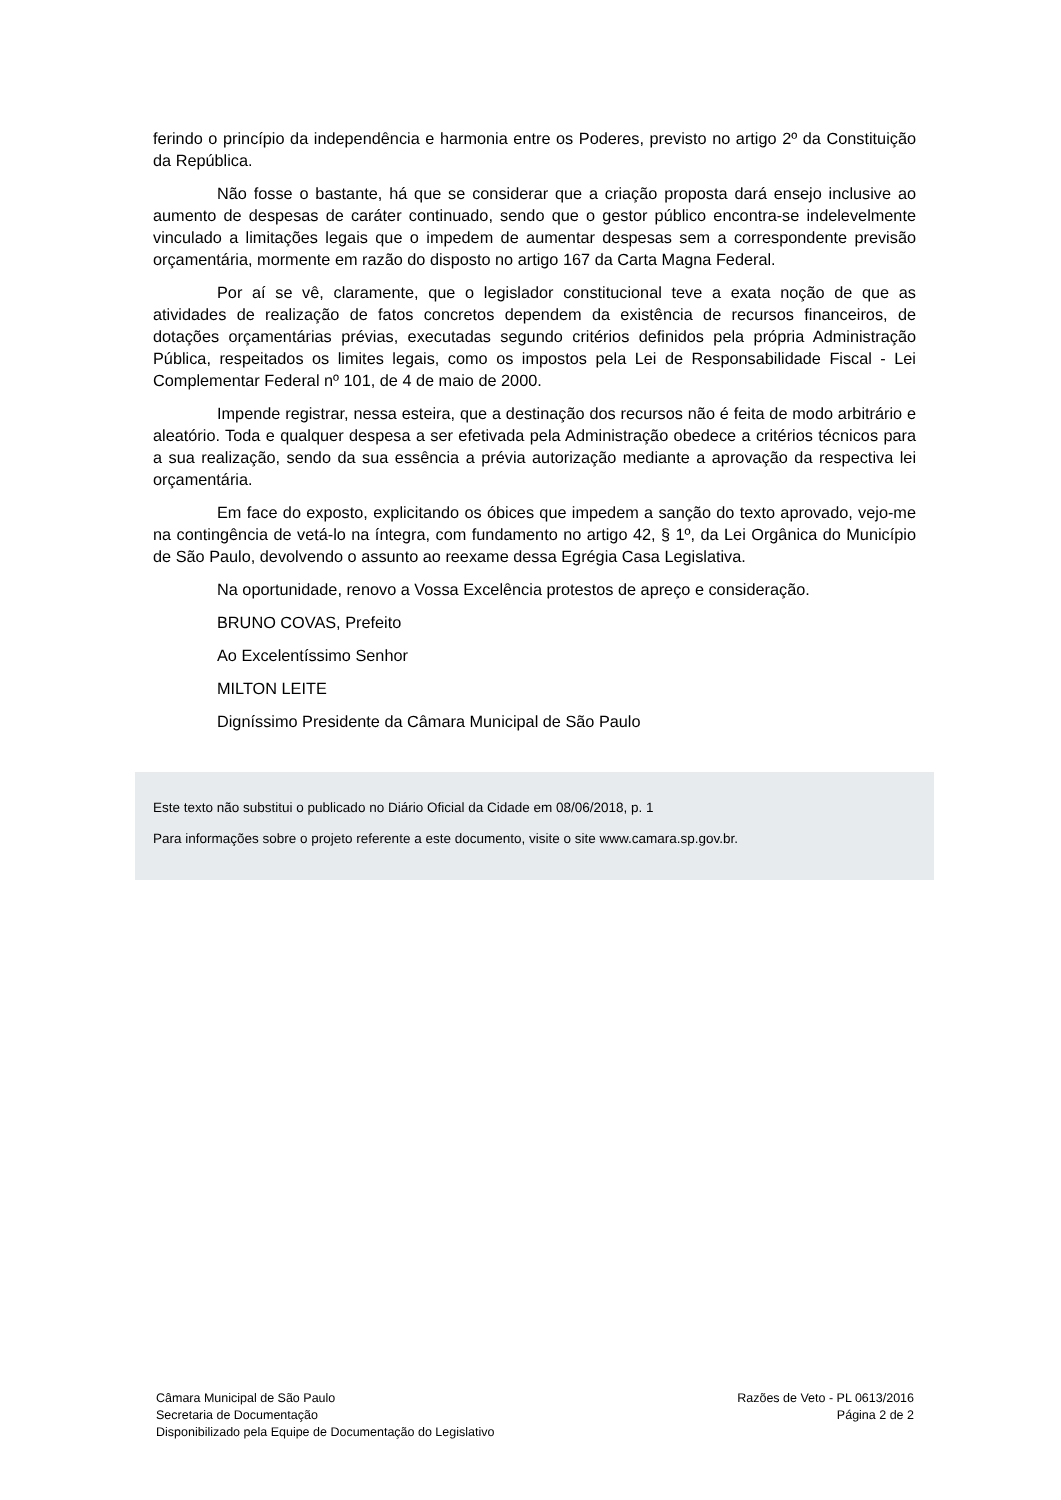ferindo o princípio da independência e harmonia entre os Poderes, previsto no artigo 2º da Constituição da República.
Não fosse o bastante, há que se considerar que a criação proposta dará ensejo inclusive ao aumento de despesas de caráter continuado, sendo que o gestor público encontra-se indelevelmente vinculado a limitações legais que o impedem de aumentar despesas sem a correspondente previsão orçamentária, mormente em razão do disposto no artigo 167 da Carta Magna Federal.
Por aí se vê, claramente, que o legislador constitucional teve a exata noção de que as atividades de realização de fatos concretos dependem da existência de recursos financeiros, de dotações orçamentárias prévias, executadas segundo critérios definidos pela própria Administração Pública, respeitados os limites legais, como os impostos pela Lei de Responsabilidade Fiscal - Lei Complementar Federal nº 101, de 4 de maio de 2000.
Impende registrar, nessa esteira, que a destinação dos recursos não é feita de modo arbitrário e aleatório. Toda e qualquer despesa a ser efetivada pela Administração obedece a critérios técnicos para a sua realização, sendo da sua essência a prévia autorização mediante a aprovação da respectiva lei orçamentária.
Em face do exposto, explicitando os óbices que impedem a sanção do texto aprovado, vejo-me na contingência de vetá-lo na íntegra, com fundamento no artigo 42, § 1º, da Lei Orgânica do Município de São Paulo, devolvendo o assunto ao reexame dessa Egrégia Casa Legislativa.
Na oportunidade, renovo a Vossa Excelência protestos de apreço e consideração.
BRUNO COVAS, Prefeito
Ao Excelentíssimo Senhor
MILTON LEITE
Digníssimo Presidente da Câmara Municipal de São Paulo
Este texto não substitui o publicado no Diário Oficial da Cidade em 08/06/2018, p. 1
Para informações sobre o projeto referente a este documento, visite o site www.camara.sp.gov.br.
Câmara Municipal de São Paulo
Secretaria de Documentação
Disponibilizado pela Equipe de Documentação do Legislativo
Razões de Veto - PL 0613/2016
Página 2 de 2